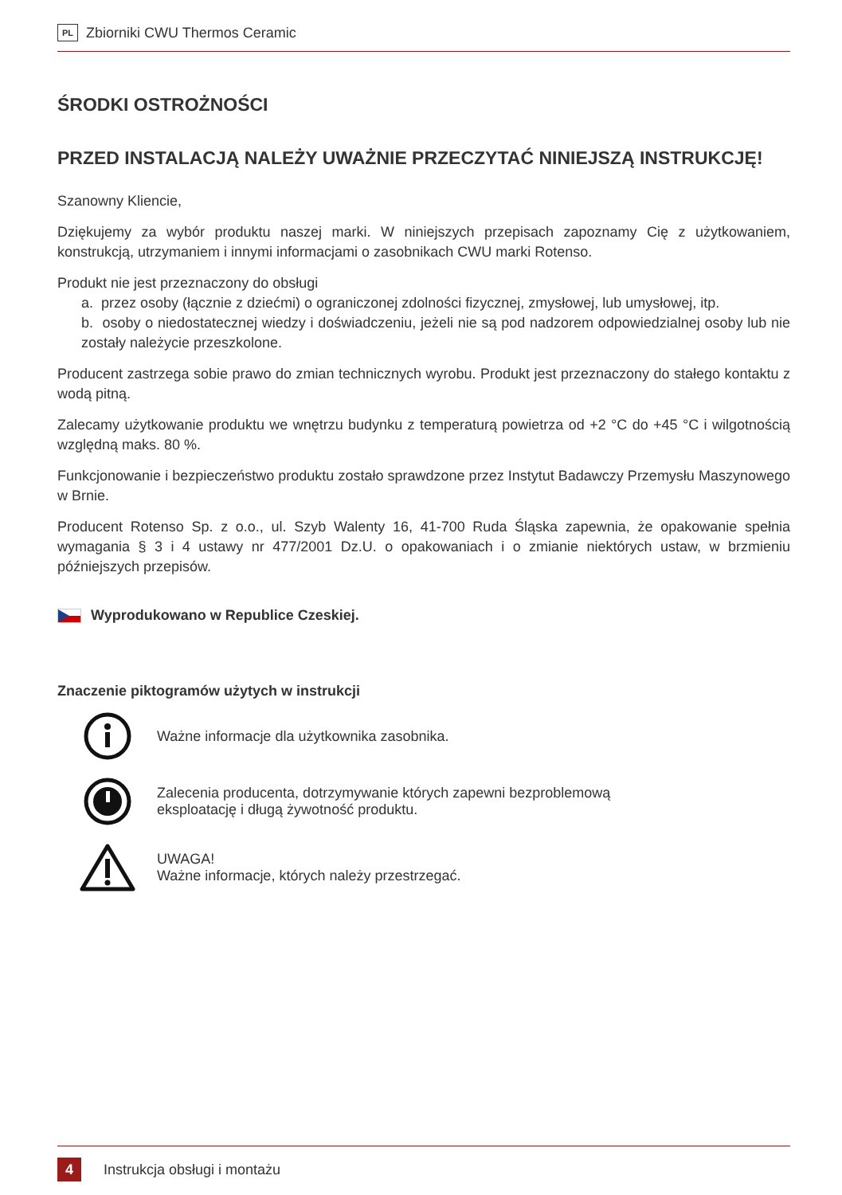PL Zbiorniki CWU Thermos Ceramic
ŚRODKI OSTROŻNOŚCI
PRZED INSTALACJĄ NALEŻY UWAŻNIE PRZECZYTAĆ NINIEJSZĄ INSTRUKCJĘ!
Szanowny Kliencie,
Dziękujemy za wybór produktu naszej marki. W niniejszych przepisach zapoznamy Cię z użytkowaniem, konstrukcją, utrzymaniem i innymi informacjami o zasobnikach CWU marki Rotenso.
Produkt nie jest przeznaczony do obsługi
a. przez osoby (łącznie z dziećmi) o ograniczonej zdolności fizycznej, zmysłowej, lub umysłowej, itp.
b. osoby o niedostatecznej wiedzy i doświadczeniu, jeżeli nie są pod nadzorem odpowiedzialnej osoby lub nie zostały należycie przeszkolone.
Producent zastrzega sobie prawo do zmian technicznych wyrobu. Produkt jest przeznaczony do stałego kontaktu z wodą pitną.
Zalecamy użytkowanie produktu we wnętrzu budynku z temperaturą powietrza od +2 °C do +45 °C i wilgotnością względną maks. 80 %.
Funkcjonowanie i bezpieczeństwo produktu zostało sprawdzone przez Instytut Badawczy Przemysłu Maszynowego w Brnie.
Producent Rotenso Sp. z o.o., ul. Szyb Walenty 16, 41-700 Ruda Śląska zapewnia, że opakowanie spełnia wymagania § 3 i 4 ustawy nr 477/2001 Dz.U. o opakowaniach i o zmianie niektórych ustaw, w brzmieniu późniejszych przepisów.
Wyprodukowano w Republice Czeskiej.
Znaczenie piktogramów użytych w instrukcji
Ważne informacje dla użytkownika zasobnika.
Zalecenia producenta, dotrzymywanie których zapewni bezproblemową
eksploatację i długą żywotność produktu.
UWAGA!
Ważne informacje, których należy przestrzegać.
4 Instrukcja obsługi i montażu